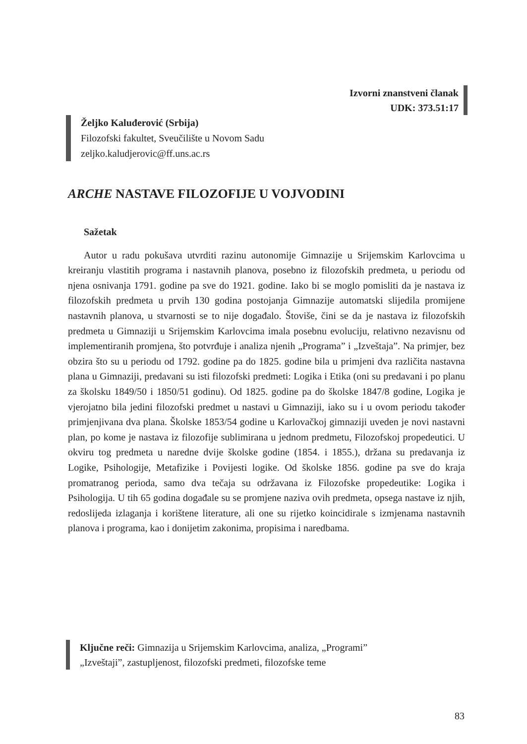Izvorni znanstveni članak
UDK: 373.51:17
Željko Kaluđerović (Srbija)
Filozofski fakultet, Sveučilište u Novom Sadu
zeljko.kaludjerovic@ff.uns.ac.rs
ARCHE NASTAVE FILOZOFIJE U VOJVODINI
Sažetak
Autor u radu pokušava utvrditi razinu autonomije Gimnazije u Srijemskim Karlovcima u kreiranju vlastitih programa i nastavnih planova, posebno iz filozofskih predmeta, u periodu od njena osnivanja 1791. godine pa sve do 1921. godine. Iako bi se moglo pomisliti da je nastava iz filozofskih predmeta u prvih 130 godina postojanja Gimnazije automatski slijedila promijene nastavnih planova, u stvarnosti se to nije događalo. Štoviše, čini se da je nastava iz filozofskih predmeta u Gimnaziji u Srijemskim Karlovcima imala posebnu evoluciju, relativno nezavisnu od implementiranih promjena, što potvrđuje i analiza njenih „Programa” i „Izveštaja”. Na primjer, bez obzira što su u periodu od 1792. godine pa do 1825. godine bila u primjeni dva različita nastavna plana u Gimnaziji, predavani su isti filozofski predmeti: Logika i Etika (oni su predavani i po planu za školsku 1849/50 i 1850/51 godinu). Od 1825. godine pa do školske 1847/8 godine, Logika je vjerojatno bila jedini filozofski predmet u nastavi u Gimnaziji, iako su i u ovom periodu također primjenjivana dva plana. Školske 1853/54 godine u Karlovačkoj gimnaziji uveden je novi nastavni plan, po kome je nastava iz filozofije sublimirana u jednom predmetu, Filozofskoj propedeutici. U okviru tog predmeta u naredne dvije školske godine (1854. i 1855.), držana su predavanja iz Logike, Psihologije, Metafizike i Povijesti logike. Od školske 1856. godine pa sve do kraja promatranog perioda, samo dva tečaja su održavana iz Filozofske propedeutike: Logika i Psihologija. U tih 65 godina događale su se promjene naziva ovih predmeta, opsega nastave iz njih, redoslijeda izlaganja i korištene literature, ali one su rijetko koincidirale s izmjenama nastavnih planova i programa, kao i donijetim zakonima, propisima i naredbama.
Ključne reči: Gimnazija u Srijemskim Karlovcima, analiza, „Programi”
„Izveštaji”, zastupljenost, filozofski predmeti, filozofske teme
83